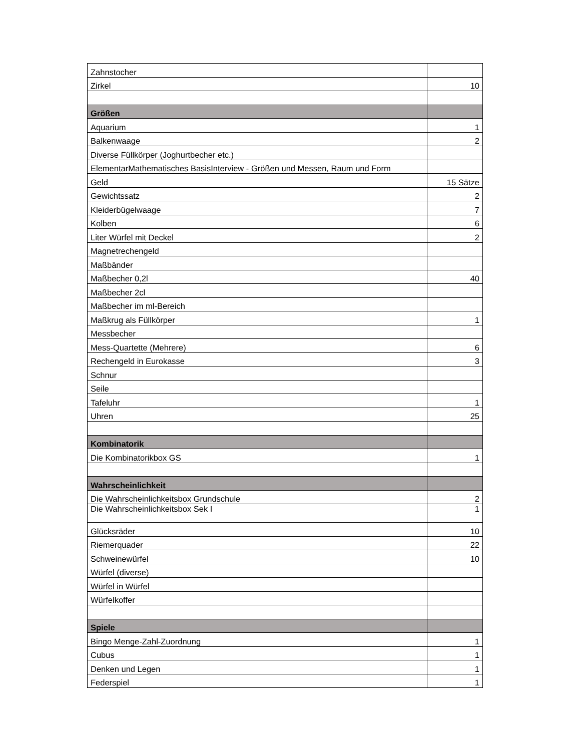| Zahnstocher | |
| Zirkel | 10 |
| Größen | |
| Aquarium | 1 |
| Balkenwaage | 2 |
| Diverse Füllkörper (Joghurtbecher etc.) | |
| ElementarMathematisches BasisInterview - Größen und Messen, Raum und Form | |
| Geld | 15 Sätze |
| Gewichtssatz | 2 |
| Kleiderbügelwaage | 7 |
| Kolben | 6 |
| Liter Würfel mit Deckel | 2 |
| Magnetrechengeld | |
| Maßbänder | |
| Maßbecher 0,2l | 40 |
| Maßbecher 2cl | |
| Maßbecher im ml-Bereich | |
| Maßkrug als Füllkörper | 1 |
| Messbecher | |
| Mess-Quartette (Mehrere) | 6 |
| Rechengeld in Eurokasse | 3 |
| Schnur | |
| Seile | |
| Tafeluhr | 1 |
| Uhren | 25 |
| Kombinatorik | |
| Die Kombinatorikbox GS | 1 |
| Wahrscheinlichkeit | |
| Die Wahrscheinlichkeitsbox Grundschule | 2 |
| Die Wahrscheinlichkeitsbox Sek I | 1 |
| Glücksräder | 10 |
| Riemerquader | 22 |
| Schweinewürfel | 10 |
| Würfel (diverse) | |
| Würfel in Würfel | |
| Würfelkoffer | |
| Spiele | |
| Bingo Menge-Zahl-Zuordnung | 1 |
| Cubus | 1 |
| Denken und Legen | 1 |
| Federspiel | 1 |